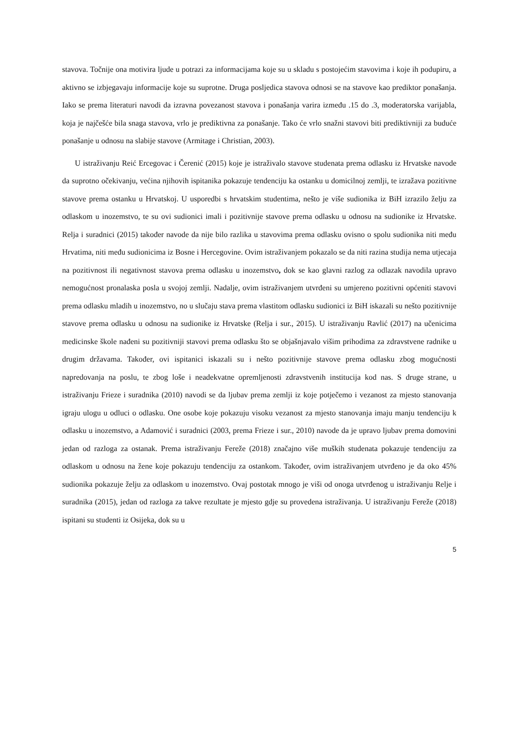stavova. Točnije ona motivira ljude u potrazi za informacijama koje su u skladu s postojećim stavovima i koje ih podupiru, a aktivno se izbjegavaju informacije koje su suprotne. Druga posljedica stavova odnosi se na stavove kao prediktor ponašanja. Iako se prema literaturi navodi da izravna povezanost stavova i ponašanja varira između .15 do .3, moderatorska varijabla, koja je najčešće bila snaga stavova, vrlo je prediktivna za ponašanje. Tako će vrlo snažni stavovi biti prediktivniji za buduće ponašanje u odnosu na slabije stavove (Armitage i Christian, 2003).
U istraživanju Reić Ercegovac i Čerenić (2015) koje je istraživalo stavove studenata prema odlasku iz Hrvatske navode da suprotno očekivanju, većina njihovih ispitanika pokazuje tendenciju ka ostanku u domicilnoj zemlji, te izražava pozitivne stavove prema ostanku u Hrvatskoj. U usporedbi s hrvatskim studentima, nešto je više sudionika iz BiH izrazilo želju za odlaskom u inozemstvo, te su ovi sudionici imali i pozitivnije stavove prema odlasku u odnosu na sudionike iz Hrvatske. Relja i suradnici (2015) također navode da nije bilo razlika u stavovima prema odlasku ovisno o spolu sudionika niti među Hrvatima, niti među sudionicima iz Bosne i Hercegovine. Ovim istraživanjem pokazalo se da niti razina studija nema utjecaja na pozitivnost ili negativnost stavova prema odlasku u inozemstvo, dok se kao glavni razlog za odlazak navodila upravo nemogućnost pronalaska posla u svojoj zemlji. Nadalje, ovim istraživanjem utvrđeni su umjereno pozitivni općeniti stavovi prema odlasku mladih u inozemstvo, no u slučaju stava prema vlastitom odlasku sudionici iz BiH iskazali su nešto pozitivnije stavove prema odlasku u odnosu na sudionike iz Hrvatske (Relja i sur., 2015). U istraživanju Ravlić (2017) na učenicima medicinske škole nađeni su pozitivniji stavovi prema odlasku što se objašnjavalo višim prihodima za zdravstvene radnike u drugim državama. Također, ovi ispitanici iskazali su i nešto pozitivnije stavove prema odlasku zbog mogućnosti napredovanja na poslu, te zbog loše i neadekvatne opremljenosti zdravstvenih institucija kod nas. S druge strane, u istraživanju Frieze i suradnika (2010) navodi se da ljubav prema zemlji iz koje potječemo i vezanost za mjesto stanovanja igraju ulogu u odluci o odlasku. One osobe koje pokazuju visoku vezanost za mjesto stanovanja imaju manju tendenciju k odlasku u inozemstvo, a Adamović i suradnici (2003, prema Frieze i sur., 2010) navode da je upravo ljubav prema domovini jedan od razloga za ostanak. Prema istraživanju Fereže (2018) značajno više muških studenata pokazuje tendenciju za odlaskom u odnosu na žene koje pokazuju tendenciju za ostankom. Također, ovim istraživanjem utvrđeno je da oko 45% sudionika pokazuje želju za odlaskom u inozemstvo. Ovaj postotak mnogo je viši od onoga utvrđenog u istraživanju Relje i suradnika (2015), jedan od razloga za takve rezultate je mjesto gdje su provedena istraživanja. U istraživanju Fereže (2018) ispitani su studenti iz Osijeka, dok su u
5